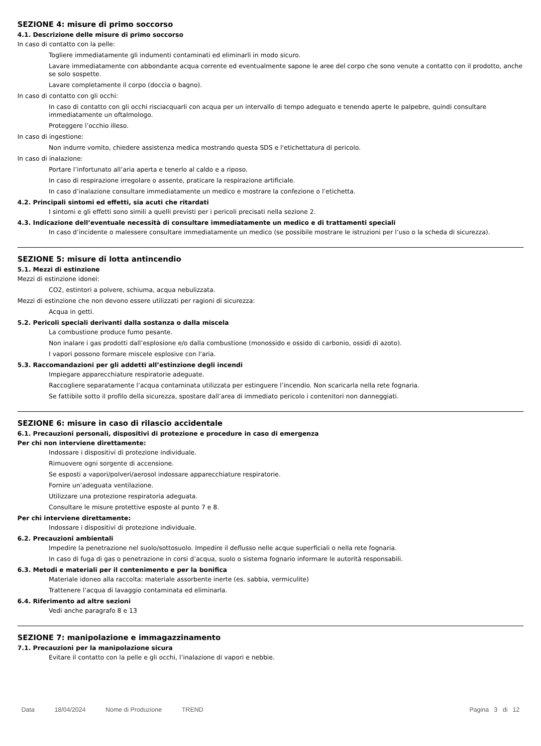SEZIONE 4: misure di primo soccorso
4.1. Descrizione delle misure di primo soccorso
In caso di contatto con la pelle:
Togliere immediatamente gli indumenti contaminati ed eliminarli in modo sicuro.
Lavare immediatamente con abbondante acqua corrente ed eventualmente sapone le aree del corpo che sono venute a contatto con il prodotto, anche se solo sospette.
Lavare completamente il corpo (doccia o bagno).
In caso di contatto con gli occhi:
In caso di contatto con gli occhi risciacquarli con acqua per un intervallo di tempo adeguato e tenendo aperte le palpebre, quindi consultare immediatamente un oftalmologo.
Proteggere l’occhio illeso.
In caso di ingestione:
Non indurre vomito, chiedere assistenza medica mostrando questa SDS e l'etichettatura di pericolo.
In caso di inalazione:
Portare l’infortunato all’aria aperta e tenerlo al caldo e a riposo.
In caso di respirazione irregolare o assente, praticare la respirazione artificiale.
In caso d’inalazione consultare immediatamente un medico e mostrare la confezione o l’etichetta.
4.2. Principali sintomi ed effetti, sia acuti che ritardati
I sintomi e gli effetti sono simili a quelli previsti per i pericoli precisati nella sezione 2.
4.3. Indicazione dell’eventuale necessità di consultare immediatamente un medico e di trattamenti speciali
In caso d’incidente o malessere consultare immediatamente un medico (se possibile mostrare le istruzioni per l’uso o la scheda di sicurezza).
SEZIONE 5: misure di lotta antincendio
5.1. Mezzi di estinzione
Mezzi di estinzione idonei:
CO2, estintori a polvere, schiuma, acqua nebulizzata.
Mezzi di estinzione che non devono essere utilizzati per ragioni di sicurezza:
Acqua in getti.
5.2. Pericoli speciali derivanti dalla sostanza o dalla miscela
La combustione produce fumo pesante.
Non inalare i gas prodotti dall’esplosione e/o dalla combustione (monossido e ossido di carbonio, ossidi di azoto).
I vapori possono formare miscele esplosive con l'aria.
5.3. Raccomandazioni per gli addetti all’estinzione degli incendi
Impiegare apparecchiature respiratorie adeguate.
Raccogliere separatamente l’acqua contaminata utilizzata per estinguere l’incendio. Non scaricarla nella rete fognaria.
Se fattibile sotto il profilo della sicurezza, spostare dall’area di immediato pericolo i contenitori non danneggiati.
SEZIONE 6: misure in caso di rilascio accidentale
6.1. Precauzioni personali, dispositivi di protezione e procedure in caso di emergenza
Per chi non interviene direttamente:
Indossare i dispositivi di protezione individuale.
Rimuovere ogni sorgente di accensione.
Se esposti a vapori/polveri/aerosol indossare apparecchiature respiratorie.
Fornire un’adeguata ventilazione.
Utilizzare una protezione respiratoria adeguata.
Consultare le misure protettive esposte al punto 7 e 8.
Per chi interviene direttamente:
Indossare i dispositivi di protezione individuale.
6.2. Precauzioni ambientali
Impedire la penetrazione nel suolo/sottosuolo. Impedire il deflusso nelle acque superficiali o nella rete fognaria.
In caso di fuga di gas o penetrazione in corsi d’acqua, suolo o sistema fognario informare le autorità responsabili.
6.3. Metodi e materiali per il contenimento e per la bonifica
Materiale idoneo alla raccolta: materiale assorbente inerte (es. sabbia, vermiculite)
Trattenere l’acqua di lavaggio contaminata ed eliminarla.
6.4. Riferimento ad altre sezioni
Vedi anche paragrafo 8 e 13
SEZIONE 7: manipolazione e immagazzinamento
7.1. Precauzioni per la manipolazione sicura
Evitare il contatto con la pelle e gli occhi, l’inalazione di vapori e nebbie.
Data 18/04/2024 Nome di Produzione TREND Pagina 3 di 12